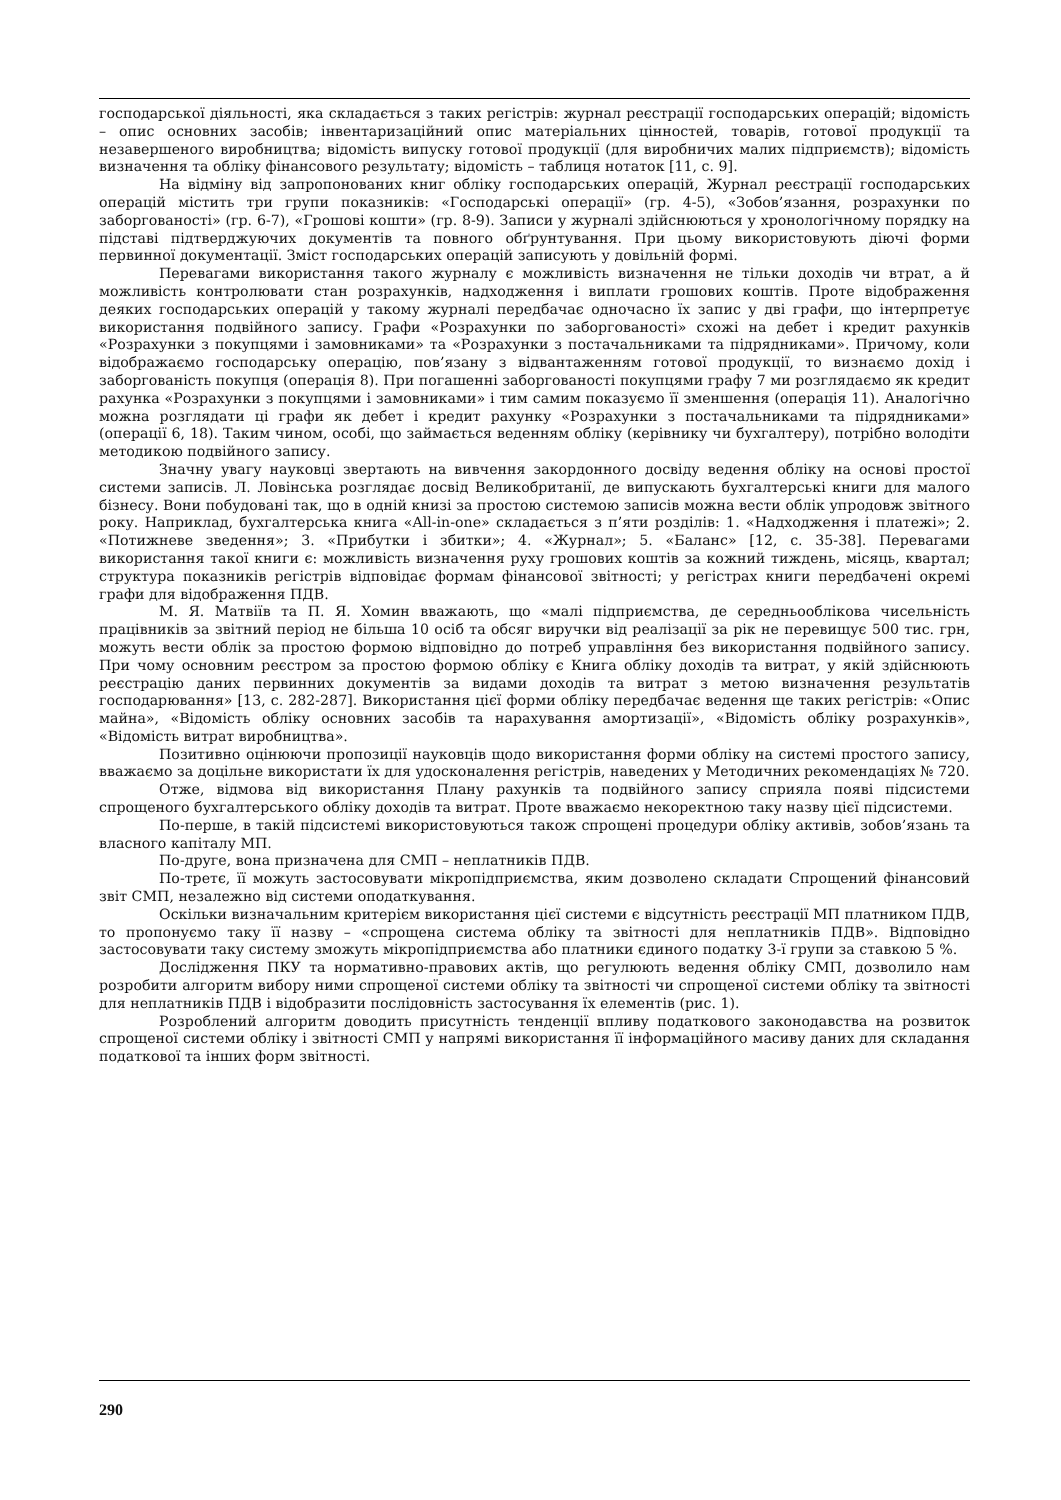господарської діяльності, яка складається з таких регістрів: журнал реєстрації господарських операцій; відомість – опис основних засобів; інвентаризаційний опис матеріальних цінностей, товарів, готової продукції та незавершеного виробництва; відомість випуску готової продукції (для виробничих малих підприємств); відомість визначення та обліку фінансового результату; відомість – таблиця нотаток [11, с. 9].
На відміну від запропонованих книг обліку господарських операцій, Журнал реєстрації господарських операцій містить три групи показників: «Господарські операції» (гр. 4-5), «Зобов’язання, розрахунки по заборгованості» (гр. 6-7), «Грошові кошти» (гр. 8-9). Записи у журналі здійснюються у хронологічному порядку на підставі підтверджуючих документів та повного обґрунтування. При цьому використовують діючі форми первинної документації. Зміст господарських операцій записують у довільній формі.
Перевагами використання такого журналу є можливість визначення не тільки доходів чи втрат, а й можливість контролювати стан розрахунків, надходження і виплати грошових коштів. Проте відображення деяких господарських операцій у такому журналі передбачає одночасно їх запис у дві графи, що інтерпретує використання подвійного запису. Графи «Розрахунки по заборгованості» схожі на дебет і кредит рахунків «Розрахунки з покупцями і замовниками» та «Розрахунки з постачальниками та підрядниками». Причому, коли відображаємо господарську операцію, пов’язану з відвантаженням готової продукції, то визнаємо дохід і заборгованість покупця (операція 8). При погашенні заборгованості покупцями графу 7 ми розглядаємо як кредит рахунка «Розрахунки з покупцями і замовниками» і тим самим показуємо її зменшення (операція 11). Аналогічно можна розглядати ці графи як дебет і кредит рахунку «Розрахунки з постачальниками та підрядниками» (операції 6, 18). Таким чином, особі, що займається веденням обліку (керівнику чи бухгалтеру), потрібно володіти методикою подвійного запису.
Значну увагу науковці звертають на вивчення закордонного досвіду ведення обліку на основі простої системи записів. Л. Ловінська розглядає досвід Великобританії, де випускають бухгалтерські книги для малого бізнесу. Вони побудовані так, що в одній книзі за простою системою записів можна вести облік упродовж звітного року. Наприклад, бухгалтерська книга «All-in-one» складається з п’яти розділів: 1. «Надходження і платежі»; 2. «Потижневе зведення»; 3. «Прибутки і збитки»; 4. «Журнал»; 5. «Баланс» [12, с. 35-38]. Перевагами використання такої книги є: можливість визначення руху грошових коштів за кожний тиждень, місяць, квартал; структура показників регістрів відповідає формам фінансової звітності; у регістрах книги передбачені окремі графи для відображення ПДВ.
М. Я. Матвіїв та П. Я. Хомин вважають, що «малі підприємства, де середньооблікова чисельність працівників за звітний період не більша 10 осіб та обсяг виручки від реалізації за рік не перевищує 500 тис. грн, можуть вести облік за простою формою відповідно до потреб управління без використання подвійного запису. При чому основним реєстром за простою формою обліку є Книга обліку доходів та витрат, у якій здійснюють реєстрацію даних первинних документів за видами доходів та витрат з метою визначення результатів господарювання» [13, с. 282-287]. Використання цієї форми обліку передбачає ведення ще таких регістрів: «Опис майна», «Відомість обліку основних засобів та нарахування амортизації», «Відомість обліку розрахунків», «Відомість витрат виробництва».
Позитивно оцінюючи пропозиції науковців щодо використання форми обліку на системі простого запису, вважаємо за доцільне використати їх для удосконалення регістрів, наведених у Методичних рекомендаціях № 720.
Отже, відмова від використання Плану рахунків та подвійного запису сприяла появі підсистеми спрощеного бухгалтерського обліку доходів та витрат. Проте вважаємо некоректною таку назву цієї підсистеми.
По-перше, в такій підсистемі використовуються також спрощені процедури обліку активів, зобов’язань та власного капіталу МП.
По-друге, вона призначена для СМП – неплатників ПДВ.
По-третє, її можуть застосовувати мікропідприємства, яким дозволено складати Спрощений фінансовий звіт СМП, незалежно від системи оподаткування.
Оскільки визначальним критерієм використання цієї системи є відсутність реєстрації МП платником ПДВ, то пропонуємо таку її назву – «спрощена система обліку та звітності для неплатників ПДВ». Відповідно застосовувати таку систему зможуть мікропідприємства або платники єдиного податку 3-ї групи за ставкою 5 %.
Дослідження ПКУ та нормативно-правових актів, що регулюють ведення обліку СМП, дозволило нам розробити алгоритм вибору ними спрощеної системи обліку та звітності чи спрощеної системи обліку та звітності для неплатників ПДВ і відобразити послідовність застосування їх елементів (рис. 1).
Розроблений алгоритм доводить присутність тенденції впливу податкового законодавства на розвиток спрощеної системи обліку і звітності СМП у напрямі використання її інформаційного масиву даних для складання податкової та інших форм звітності.
290